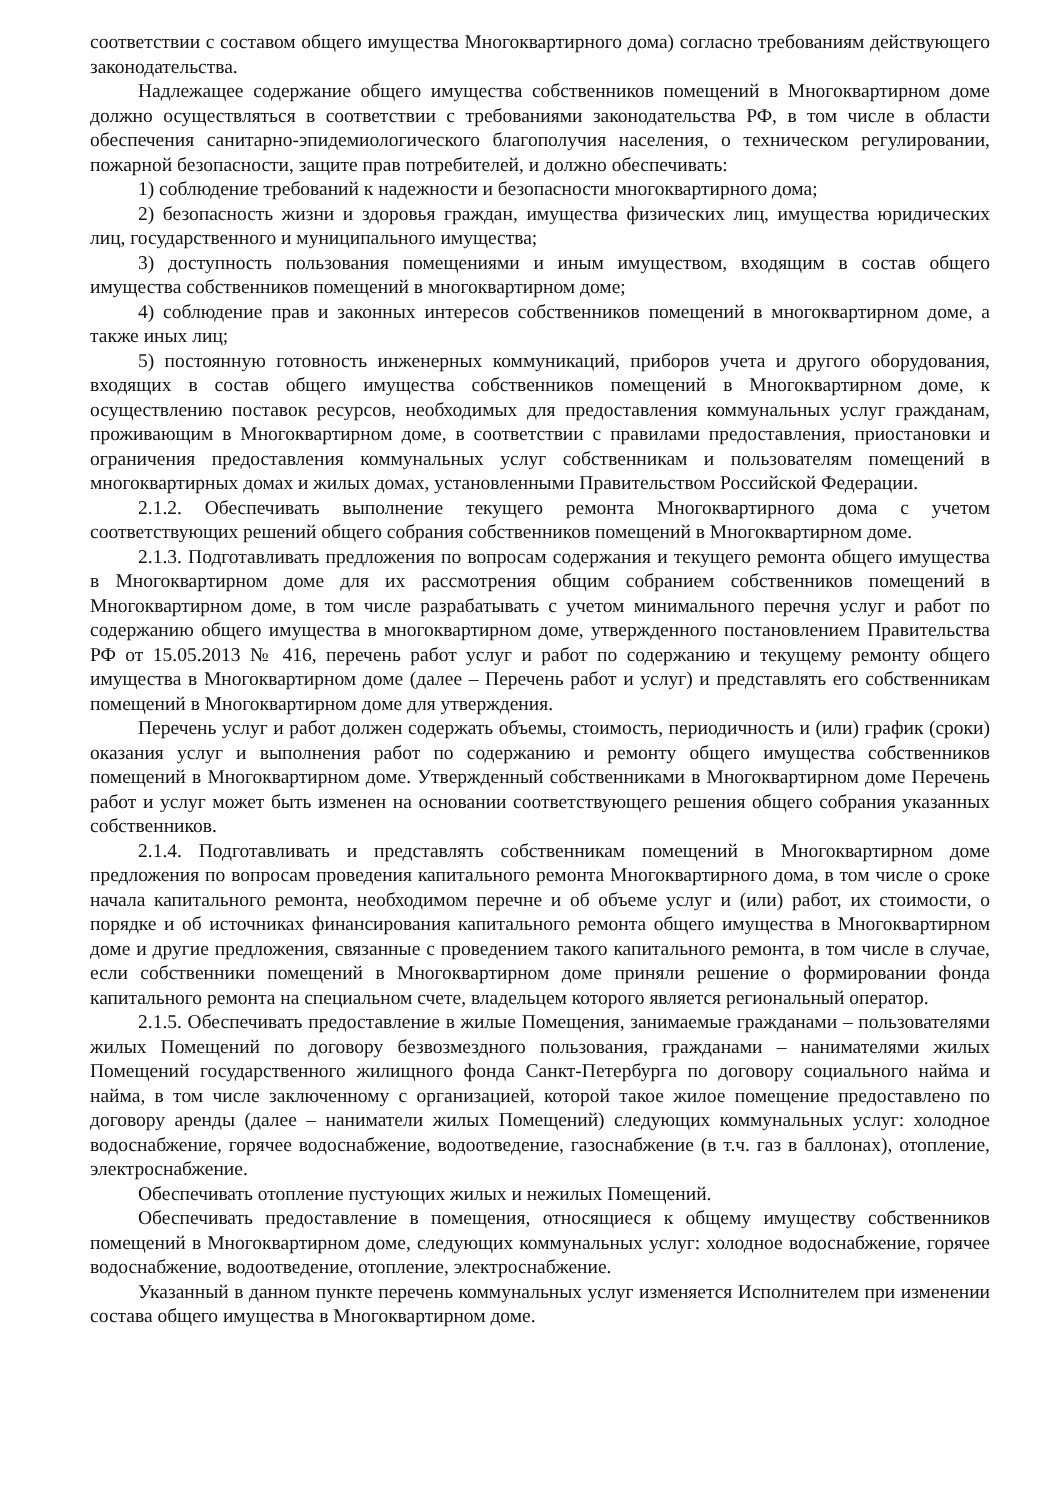соответствии с составом общего имущества Многоквартирного дома) согласно требованиям действующего законодательства.
Надлежащее содержание общего имущества собственников помещений в Многоквартирном доме должно осуществляться в соответствии с требованиями законодательства РФ, в том числе в области обеспечения санитарно-эпидемиологического благополучия населения, о техническом регулировании, пожарной безопасности, защите прав потребителей, и должно обеспечивать:
1) соблюдение требований к надежности и безопасности многоквартирного дома;
2) безопасность жизни и здоровья граждан, имущества физических лиц, имущества юридических лиц, государственного и муниципального имущества;
3) доступность пользования помещениями и иным имуществом, входящим в состав общего имущества собственников помещений в многоквартирном доме;
4) соблюдение прав и законных интересов собственников помещений в многоквартирном доме, а также иных лиц;
5) постоянную готовность инженерных коммуникаций, приборов учета и другого оборудования, входящих в состав общего имущества собственников помещений в Многоквартирном доме, к осуществлению поставок ресурсов, необходимых для предоставления коммунальных услуг гражданам, проживающим в Многоквартирном доме, в соответствии с правилами предоставления, приостановки и ограничения предоставления коммунальных услуг собственникам и пользователям помещений в многоквартирных домах и жилых домах, установленными Правительством Российской Федерации.
2.1.2. Обеспечивать выполнение текущего ремонта Многоквартирного дома с учетом соответствующих решений общего собрания собственников помещений в Многоквартирном доме.
2.1.3. Подготавливать предложения по вопросам содержания и текущего ремонта общего имущества в Многоквартирном доме для их рассмотрения общим собранием собственников помещений в Многоквартирном доме, в том числе разрабатывать с учетом минимального перечня услуг и работ по содержанию общего имущества в многоквартирном доме, утвержденного постановлением Правительства РФ от 15.05.2013 № 416, перечень работ услуг и работ по содержанию и текущему ремонту общего имущества в Многоквартирном доме (далее – Перечень работ и услуг) и представлять его собственникам помещений в Многоквартирном доме для утверждения.
Перечень услуг и работ должен содержать объемы, стоимость, периодичность и (или) график (сроки) оказания услуг и выполнения работ по содержанию и ремонту общего имущества собственников помещений в Многоквартирном доме. Утвержденный собственниками в Многоквартирном доме Перечень работ и услуг может быть изменен на основании соответствующего решения общего собрания указанных собственников.
2.1.4. Подготавливать и представлять собственникам помещений в Многоквартирном доме предложения по вопросам проведения капитального ремонта Многоквартирного дома, в том числе о сроке начала капитального ремонта, необходимом перечне и об объеме услуг и (или) работ, их стоимости, о порядке и об источниках финансирования капитального ремонта общего имущества в Многоквартирном доме и другие предложения, связанные с проведением такого капитального ремонта, в том числе в случае, если собственники помещений в Многоквартирном доме приняли решение о формировании фонда капитального ремонта на специальном счете, владельцем которого является региональный оператор.
2.1.5. Обеспечивать предоставление в жилые Помещения, занимаемые гражданами – пользователями жилых Помещений по договору безвозмездного пользования, гражданами – нанимателями жилых Помещений государственного жилищного фонда Санкт-Петербурга по договору социального найма и найма, в том числе заключенному с организацией, которой такое жилое помещение предоставлено по договору аренды (далее – наниматели жилых Помещений) следующих коммунальных услуг: холодное водоснабжение, горячее водоснабжение, водоотведение, газоснабжение (в т.ч. газ в баллонах), отопление, электроснабжение.
Обеспечивать отопление пустующих жилых и нежилых Помещений.
Обеспечивать предоставление в помещения, относящиеся к общему имуществу собственников помещений в Многоквартирном доме, следующих коммунальных услуг: холодное водоснабжение, горячее водоснабжение, водоотведение, отопление, электроснабжение.
Указанный в данном пункте перечень коммунальных услуг изменяется Исполнителем при изменении состава общего имущества в Многоквартирном доме.